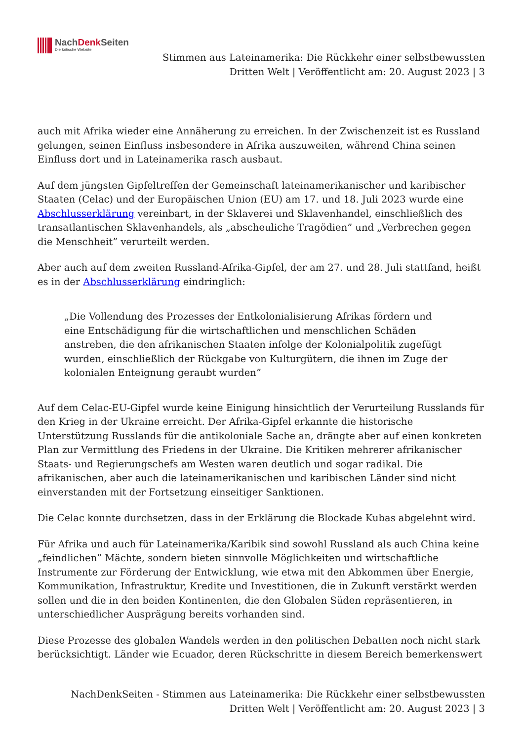NachDenk Seiten
Die kritische Website
Stimmen aus Lateinamerika: Die Rückkehr einer selbstbewussten Dritten Welt | Veröffentlicht am: 20. August 2023 | 3
auch mit Afrika wieder eine Annäherung zu erreichen. In der Zwischenzeit ist es Russland gelungen, seinen Einfluss insbesondere in Afrika auszuweiten, während China seinen Einfluss dort und in Lateinamerika rasch ausbaut.
Auf dem jüngsten Gipfeltreffen der Gemeinschaft lateinamerikanischer und karibischer Staaten (Celac) und der Europäischen Union (EU) am 17. und 18. Juli 2023 wurde eine Abschlusserklärung vereinbart, in der Sklaverei und Sklavenhandel, einschließlich des transatlantischen Sklavenhandels, als „abscheuliche Tragödien” und „Verbrechen gegen die Menschheit” verurteilt werden.
Aber auch auf dem zweiten Russland-Afrika-Gipfel, der am 27. und 28. Juli stattfand, heißt es in der Abschlusserklärung eindringlich:
„Die Vollendung des Prozesses der Entkolonialisierung Afrikas fördern und eine Entschädigung für die wirtschaftlichen und menschlichen Schäden anstreben, die den afrikanischen Staaten infolge der Kolonialpolitik zugefügt wurden, einschließlich der Rückgabe von Kulturgütern, die ihnen im Zuge der kolonialen Enteignung geraubt wurden”
Auf dem Celac-EU-Gipfel wurde keine Einigung hinsichtlich der Verurteilung Russlands für den Krieg in der Ukraine erreicht. Der Afrika-Gipfel erkannte die historische Unterstützung Russlands für die antikoloniale Sache an, drängte aber auf einen konkreten Plan zur Vermittlung des Friedens in der Ukraine. Die Kritiken mehrerer afrikanischer Staats- und Regierungschefs am Westen waren deutlich und sogar radikal. Die afrikanischen, aber auch die lateinamerikanischen und karibischen Länder sind nicht einverstanden mit der Fortsetzung einseitiger Sanktionen.
Die Celac konnte durchsetzen, dass in der Erklärung die Blockade Kubas abgelehnt wird.
Für Afrika und auch für Lateinamerika/Karibik sind sowohl Russland als auch China keine „feindlichen” Mächte, sondern bieten sinnvolle Möglichkeiten und wirtschaftliche Instrumente zur Förderung der Entwicklung, wie etwa mit den Abkommen über Energie, Kommunikation, Infrastruktur, Kredite und Investitionen, die in Zukunft verstärkt werden sollen und die in den beiden Kontinenten, die den Globalen Süden repräsentieren, in unterschiedlicher Ausprägung bereits vorhanden sind.
Diese Prozesse des globalen Wandels werden in den politischen Debatten noch nicht stark berücksichtigt. Länder wie Ecuador, deren Rückschritte in diesem Bereich bemerkenswert
NachDenkSeiten - Stimmen aus Lateinamerika: Die Rückkehr einer selbstbewussten Dritten Welt | Veröffentlicht am: 20. August 2023 | 3